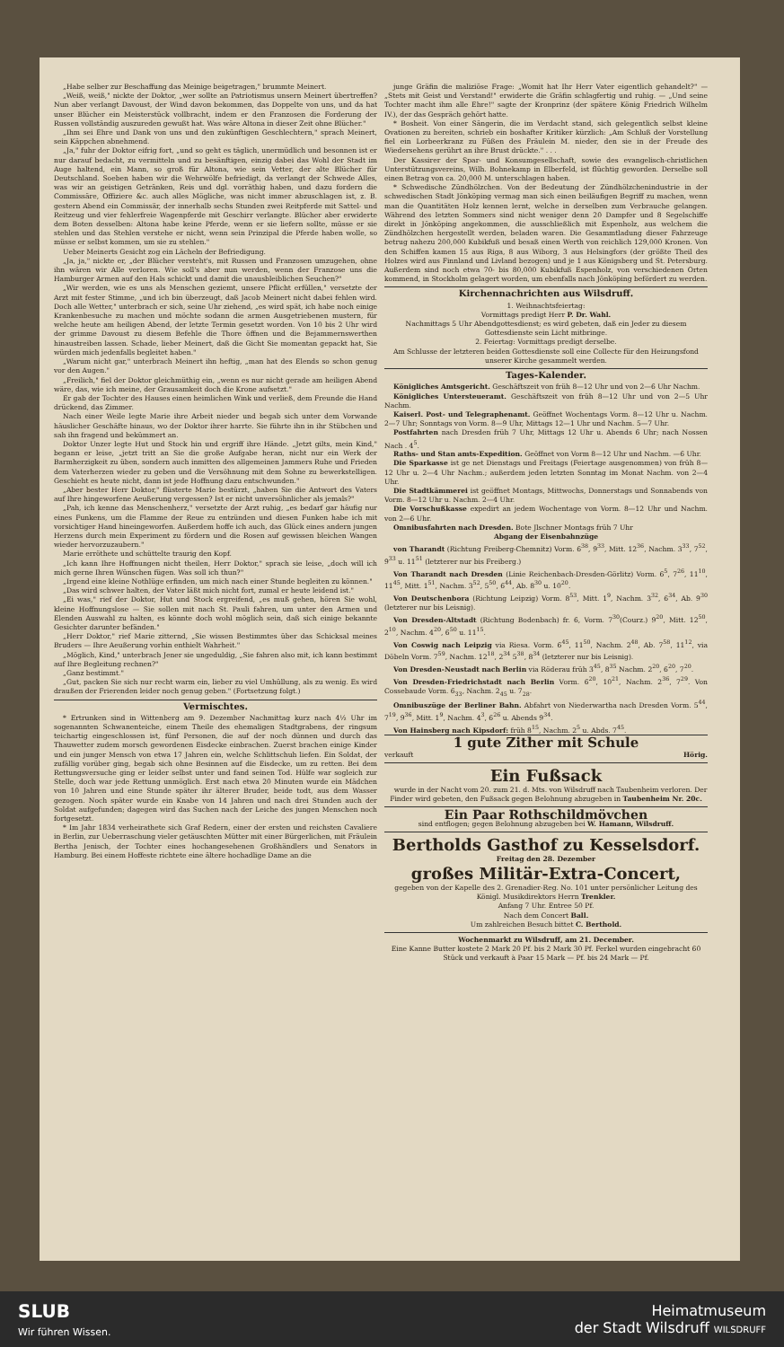„Habe selber zur Beschaffung das Meinige beigetragen," brummte Meinert.
„Weiß, weiß," nickte der Doktor, „wer sollte an Patriotismus unsern Meinert übertreffen? Nun aber verlangt Davoust, der Wind davon bekommen, das Doppelte von uns, und da hat unser Blücher ein Meisterstück vollbracht, indem er den Franzosen die Forderung der Russen vollständig auszureden gewußt hat. Was wäre Altona in dieser Zeit ohne Blücher."
„Ihm sei Ehre und Dank von uns und den zukünftigen Geschlechtern," sprach Meinert, sein Käppchen abnehmend.
„Ja," fuhr der Doktor eifrig fort, „und so geht es täglich, unermüdlich und besonnen ist er nur darauf bedacht, zu vermitteln und zu besänftigen, einzig dabei das Wohl der Stadt im Auge haltend, ein Mann, so groß für Altona, wie sein Vetter, der alte Blücher für Deutschland. Soeben haben wir die Wehrwölfe befriedigt, da verlangt der Schwede Alles, was wir an geistigen Getränken, Reis und dgl. vorräthig haben, und dazu fordern die Commissäre, Offiziere &c. auch alles Mögliche, was nicht immer abzuschlagen ist, z. B. gestern Abend ein Commissär, der innerhalb sechs Stunden zwei Reitpferde mit Sattel- und Reitzeug und vier fehlerfreie Wagenpferde mit Geschirr verlangte. Blücher aber erwiderte dem Boten desselben: Altona habe keine Pferde, wenn er sie liefern sollte, müsse er sie stehlen und das Stehlen verstehe er nicht, wenn sein Prinzipal die Pferde haben wolle, so müsse er selbst kommen, um sie zu stehlen."
Ueber Meinerts Gesicht zog ein Lächeln der Befriedigung.
„Ja, ja," nickte er, „der Blücher versteht's, mit Russen und Franzosen umzugehen, ohne ihn wären wir Alle verloren. Wie soll's aber nun werden, wenn der Franzose uns die Hamburger Armen auf den Hals schickt und damit die unausbleiblichen Seuchen?"
„Wir werden, wie es uns als Menschen geziemt, unsere Pflicht erfüllen," versetzte der Arzt mit fester Stimme, „und ich bin überzeugt, daß Jacob Meinert nicht dabei fehlen wird. Doch alle Wetter," unterbrach er sich, seine Uhr ziehend, „es wird spät, ich habe noch einige Krankenbesuche zu machen und möchte sodann die armen Ausgetriebenen mustern, für welche heute am heiligen Abend, der letzte Termin gesetzt worden. Von 10 bis 2 Uhr wird der grimme Davoust zu diesem Befehle die Thore öffnen und die Bejammernswerthen hinaustreiben lassen. Schade, lieber Meinert, daß die Gicht Sie momentan gepackt hat, Sie würden mich jedenfalls begleitet haben."
„Warum nicht gar," unterbrach Meinert ihn heftig, „man hat des Elends so schon genug vor den Augen."
„Freilich," fiel der Doktor gleichmüthig ein, „wenn es nur nicht gerade am heiligen Abend wäre, das, wie ich meine, der Grausamkeit doch die Krone aufsetzt."
Er gab der Tochter des Hauses einen heimlichen Wink und verließ, dem Freunde die Hand drückend, das Zimmer.
Nach einer Weile legte Marie ihre Arbeit nieder und begab sich unter dem Vorwande häuslicher Geschäfte hinaus, wo der Doktor ihrer harrte. Sie führte ihn in ihr Stübchen und sah ihn fragend und bekümmert an.
Doktor Unzer legte Hut und Stock hin und ergriff ihre Hände. „Jetzt gilts, mein Kind," begann er leise, „jetzt tritt an Sie die große Aufgabe heran, nicht nur ein Werk der Barmherzigkeit zu üben, sondern auch inmitten des allgemeinen Jammers Ruhe und Frieden dem Vaterherzen wieder zu geben und die Versöhnung mit dem Sohne zu bewerkstelligen. Geschieht es heute nicht, dann ist jede Hoffnung dazu entschwunden."
„Aber bester Herr Doktor," flüsterte Marie bestürzt, „haben Sie die Antwort des Vaters auf Ihre hingeworfene Aeußerung vergessen? Ist er nicht unversöhnlicher als jemals?"
„Pah, ich kenne das Menschenherz," versetzte der Arzt ruhig, „es bedarf gar häufig nur eines Funkens, um die Flamme der Reue zu entzünden und diesen Funken habe ich mit vorsichtiger Hand hineingeworfen. Außerdem hoffe ich auch, das Glück eines andern jungen Herzens durch mein Experiment zu fördern und die Rosen auf gewissen bleichen Wangen wieder hervorzuzaubern."
Marie erröthete und schüttelte traurig den Kopf.
„Ich kann Ihre Hoffnungen nicht theilen, Herr Doktor," sprach sie leise, „doch will ich mich gerne Ihren Wünschen fügen. Was soll ich thun?"
„Irgend eine kleine Nothlüge erfinden, um mich nach einer Stunde begleiten zu können."
„Das wird schwer halten, der Vater läßt mich nicht fort, zumal er heute leidend ist."
„Ei was," rief der Doktor, Hut und Stock ergreifend, „es muß gehen, hören Sie wohl, kleine Hoffnungslose — Sie sollen mit nach St. Pauli fahren, um unter den Armen und Elenden Auswahl zu halten, es könnte doch wohl möglich sein, daß sich einige bekannte Gesichter darunter befänden."
„Herr Doktor," rief Marie zitternd, „Sie wissen Bestimmtes über das Schicksal meines Bruders — Ihre Aeußerung vorhin enthielt Wahrheit."
„Möglich, Kind," unterbrach Jener sie ungeduldig, „Sie fahren also mit, ich kann bestimmt auf Ihre Begleitung rechnen?"
„Ganz bestimmt."
„Gut, packen Sie sich nur recht warm ein, lieber zu viel Umhüllung, als zu wenig. Es wird draußen der Frierenden leider noch genug geben." (Fortsetzung folgt.)
Vermischtes.
* Ertrunken sind in Wittenberg am 9. Dezember Nachmittag kurz nach 4½ Uhr im sogenannten Schwanenteiche, einem Theile des ehemaligen Stadtgrabens, der ringsum teichartig eingeschlossen ist, fünf Personen, die auf der noch dünnen und durch das Thauwetter zudem morsch gewordenen Eisdecke einbrachen. Zuerst brachen einige Kinder und ein junger Mensch von etwa 17 Jahren ein, welche Schlittschuh liefen. Ein Soldat, der zufällig vorüber ging, begab sich ohne Besinnen auf die Eisdecke, um zu retten. Bei dem Rettungsversuche ging er leider selbst unter und fand seinen Tod. Hülfe war sogleich zur Stelle, doch war jede Rettung unmöglich. Erst nach etwa 20 Minuten wurde ein Mädchen von 10 Jahren und eine Stunde später ihr älterer Bruder, beide todt, aus dem Wasser gezogen. Noch später wurde ein Knabe von 14 Jahren und nach drei Stunden auch der Soldat aufgefunden; dagegen wird das Suchen nach der Leiche des jungen Menschen noch fortgesetzt.
* Im Jahr 1834 verheirathete sich Graf Redern, einer der ersten und reichsten Cavaliere in Berlin, zur Ueberraschung vieler getäuschten Mütter mit einer Bürgerlichen, mit Fräulein Bertha Jenisch, der Tochter eines hochangesehenen Großhändlers und Senators in Hamburg. Bei einem Hoffeste richtete eine ältere hochadlige Dame an die
junge Gräfin die maliziöse Frage: „Womit hat Ihr Herr Vater eigentlich gehandelt?" — „Stets mit Geist und Verstand!" erwiderte die Gräfin schlagfertig und ruhig. — „Und seine Tochter macht ihm alle Ehre!" sagte der Kronprinz (der spätere König Friedrich Wilhelm IV.), der das Gespräch gehört hatte.
* Bosheit. Von einer Sängerin, die im Verdacht stand, sich gelegentlich selbst kleine Ovationen zu bereiten, schrieb ein boshafter Kritiker kürzlich: „Am Schluß der Vorstellung fiel ein Lorbeerkranz zu Füßen des Fräulein M. nieder, den sie in der Freude des Wiedersehens gerührt an ihre Brust drückte." . . .
Der Kassirer der Spar- und Konsumgesellschaft, sowie des evangelisch-christlichen Unterstützungsvereins, Wilh. Bohnekamp in Elberfeld, ist flüchtig geworden. Derselbe soll einen Betrag von ca. 20,000 M. unterschlagen haben.
* Schwedische Zündhölzchen. Von der Bedeutung der Zündhölzcheninduѕtrie in der schwedischen Stadt Jönköping vermag man sich einen beiläufigen Begriff zu machen, wenn man die Quantitäten Holz kennen lernt, welche in derselben zum Verbrauche gelangen. Während des letzten Sommers sind nicht weniger denn 20 Dampfer und 8 Segelschiffe direkt in Jönköping angekommen, die ausschließlich mit Espenholz, aus welchem die Zündhölzchen hergestellt werden, beladen waren. Die Gesammtladung dieser Fahrzeuge betrug nahezu 200,000 Kubikfuß und besaß einen Werth von reichlich 129,000 Kronen. Von den Schiffen kamen 15 aus Riga, 8 aus Wiborg, 3 aus Helsingfors (der größte Theil des Holzes wird aus Finnland und Livland bezogen) und je 1 aus Königsberg und St. Petersburg. Außerdem sind noch etwa 70- bis 80,000 Kubikfuß Espenholz, von verschiedenen Orten kommend, in Stockholm gelagert worden, um ebenfalls nach Jönköping befördert zu werden.
Kirchennachrichten aus Wilsdruff.
1. Weihnachtsfeiertag:
Vormittags predigt Herr P. Dr. Wahl.
Nachmittags 5 Uhr Abendgottesdienst; es wird gebeten, daß ein Jeder zu diesem Gottesdienste sein Licht mitbringe.
2. Feiertag: Vormittags predigt derselbe.
Am Schlusse der letzteren beiden Gottesdienste soll eine Collecte für den Heizungsfond unserer Kirche gesammelt werden.
Tages-Kalender.
Königliches Amtsgericht. Geschäftszeit von früh 8—12 Uhr und von 2—6 Uhr Nachm.
Königliches Untersteueramt. Geschäftszeit von früh 8—12 Uhr und von 2—5 Uhr Nachm.
Kaiserl. Post- und Telegraphenamt. Geöffnet Wochentags Vorm. 8—12 Uhr u. Nachm. 2—7 Uhr; Sonntags von Vorm. 8—9 Uhr, Mittags 12—1 Uhr und Nachm. 5—7 Uhr.
Postfahrten nach Dresden früh 7 Uhr, Mittags 12 Uhr u. Abends 6 Uhr; nach Nossen Nach . 4<sup>5</sup>.
Raths- und Stan amts-Expedition. Geöffnet von Vorm 8—12 Uhr und Nachm. —6 Uhr.
Die Sparkasse ist ge net Dienstags und Freitags (Feiertage ausgenommen) von früh 8—12 Uhr u. 2—4 Uhr Nachm.; außerdem jeden letzten Sonntag im Monat Nachm. von 2—4 Uhr.
Die Stadtkämmerei ist geöffnet Montags, Mittwochs, Donnerstags und Sonnabends von Vorm. 8—12 Uhr u. Nachm. 2—4 Uhr.
Die Vorschußkasse expedirt an jedem Wochentage von Vorm. 8—12 Uhr und Nachm. von 2—6 Uhr.
Omnibusfahrten nach Dresden. Bote Jlschner Montags früh 7 Uhr
Abgang der Eisenbahnzüge
von Tharandt (Richtung Freiberg-Chemnitz) Vorm. 6<sup>38</sup>, 9<sup>33</sup>, Mitt. 12<sup>36</sup>, Nachm. 3<sup>33</sup>, 7<sup>52</sup>, 9<sup>33</sup> u. 11<sup>51</sup> (letzterer nur bis Freiberg.)
Von Tharandt nach Dresden (Linie Reichenbach-Dresden-Görlitz) Vorm. 6<sup>5</sup>, 7<sup>26</sup>, 11<sup>10</sup>, 11<sup>45</sup>, Mitt. 1<sup>51</sup>, Nachm. 3<sup>52</sup>, 5<sup>50</sup>, 6<sup>44</sup>, Ab. 8<sup>30</sup> u. 10<sup>20</sup>.
Von Deutschenbora (Richtung Leipzig) Vorm. 8<sup>53</sup>, Mitt. 1<sup>9</sup>, Nachm. 3<sup>32</sup>, 6<sup>34</sup>, Ab. 9<sup>30</sup> (letzterer nur bis Leisnig).
Von Dresden-Altstadt (Richtung Bodenbach) fr. 6, Vorm. 7<sup>30</sup>(Courz.) 9<sup>20</sup>, Mitt. 12<sup>50</sup>, 2<sup>10</sup>, Nachm. 4<sup>20</sup>, 6<sup>50</sup> u. 11<sup>15</sup>.
Von Coswig nach Leipzig via Riesa. Vorm. 6<sup>45</sup>, 11<sup>50</sup>, Nachm. 2<sup>48</sup>, Ab. 7<sup>58</sup>, 11<sup>12</sup>, via Döbeln Vorm. 7<sup>59</sup>, Nachm. 12<sup>18</sup>, 2<sup>34</sup> 5<sup>38</sup>, 8<sup>34</sup> (letzterer nur bis Leisnig).
Von Dresden-Neustadt nach Berlin via Röderau früh 3<sup>45</sup>, 8<sup>35</sup> Nachm. 2<sup>20</sup>, 6<sup>20</sup>, 7<sup>20</sup>.
Von Dresden-Friedrichstadt nach Berlin Vorm. 6<sup>20</sup>, 10<sup>21</sup>, Nachm. 2<sup>36</sup>, 7<sup>29</sup>. Von Cossebaude Vorm. 6<sub>33</sub>, Nachm. 2<sub>45</sub> u. 7<sub>28</sub>.
Omnibuszüge der Berliner Bahn. Abfahrt von Niederwartha nach Dresden Vorm. 5<sup>44</sup>, 7<sup>19</sup>, 9<sup>36</sup>, Mitt. 1<sup>9</sup>, Nachm. 4<sup>3</sup>, 6<sup>26</sup> u. Abends 9<sup>34</sup>.
Von Hainsberg nach Kipsdorf: früh 8<sup>15</sup>, Nachm. 2<sup>5</sup> u. Abds. 7<sup>45</sup>.
1 gute Zither mit Schule
verkauft Hörig.
Ein Fußsack
wurde in der Nacht vom 20. zum 21. d. Mts. von Wilsdruff nach Taubenheim verloren. Der Finder wird gebeten, den Fußsack gegen Belohnung abzugeben in Taubenheim Nr. 20c.
Ein Paar Rothschildmövchen
sind entflogen; gegen Belohnung abzugeben bei W. Hamann, Wilsdruff.
Bertholds Gasthof zu Kesselsdorf.
Freitag den 28. Dezember
großes Militär-Extra-Concert,
gegeben von der Kapelle des 2. Grenadier-Reg. No. 101 unter persönlicher Leitung des Königl. Musikdirektors Herrn Trenkler.
Anfang 7 Uhr. Entree 50 Pf.
Nach dem Concert Ball.
Um zahlreichen Besuch bittet C. Berthold.
Wochenmarkt zu Wilsdruff, am 21. December.
Eine Kanne Butter kostete 2 Mark 20 Pf. bis 2 Mark 30 Pf. Ferkel wurden eingebracht 60 Stück und verkauft à Paar 15 Mark — Pf. bis 24 Mark — Pf.
SLUB
Wir führen Wissen.
Heimatmuseum
der Stadt Wilsdruff WILSDRUFF